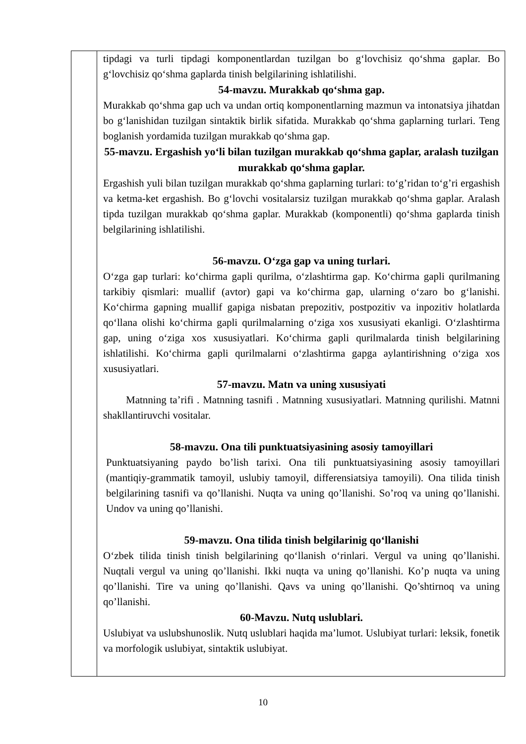| | tipdagi va turli tipdagi komponentlardan tuzilgan bo g‘lovchisiz qo‘shma gaplar. Bo g‘lovchisiz qo‘shma gaplarda tinish belgilarining ishlatilishi. 54-mavzu. Murakkab qo‘shma gap. Murakkab qo‘shma gap uch va undan ortiq komponentlarning mazmun va intonatsiya jihatdan bo g‘lanishidan tuzilgan sintaktik birlik sifatida. Murakkab qo‘shma gaplarning turlari. Teng boglanish yordamida tuzilgan murakkab qo‘shma gap. 55-mavzu. Ergashish yo‘li bilan tuzilgan murakkab qo‘shma gaplar, aralash tuzilgan murakkab qo‘shma gaplar. Ergashish yuli bilan tuzilgan murakkab qo‘shma gaplarning turlari: to‘g’ridan to‘g’ri ergashish va ketma-ket ergashish. Bo g‘lovchi vositalarsiz tuzilgan murakkab qo‘shma gaplar. Aralash tipda tuzilgan murakkab qo‘shma gaplar. Murakkab (komponentli) qo‘shma gaplarda tinish belgilarining ishlatilishi. 56-mavzu. O‘zga gap va uning turlari. O‘zga gap turlari: ko‘chirma gapli qurilma, o‘zlashtirma gap. Ko‘chirma gapli qurilmaning tarkibiy qismlari: muallif (avtor) gapi va ko‘chirma gap, ularning o‘zaro bo g‘lanishi. Ko‘chirma gapning muallif gapiga nisbatan prepozitiv, postpozitiv va inpozitiv holatlarda qo‘llana olishi ko‘chirma gapli qurilmalarning o‘ziga xos xususiyati ekanligi. O‘zlashtirma gap, uning o‘ziga xos xususiyatlari. Ko‘chirma gapli qurilmalarda tinish belgilarining ishlatilishi. Ko‘chirma gapli qurilmalarni o‘zlashtirma gapga aylantirishning o‘ziga xos xususiyatlari. 57-mavzu. Matn va uning xususiyati Matnning ta’rifi . Matnning tasnifi . Matnning xususiyatlari. Matnning qurilishi. Matnni shakllantiruvchi vositalar. 58-mavzu. Ona tili punktuatsiyasining asosiy tamoyillari Punktuatsiyaning paydo bo’lish tarixi. Ona tili punktuatsiyasining asosiy tamoyillari (mantiqiy-grammatik tamoyil, uslubiy tamoyil, differensiatsiya tamoyili). Ona tilida tinish belgilarining tasnifi va qo’llanishi. Nuqta va uning qo’llanishi. So’roq va uning qo’llanishi. Undov va uning qo’llanishi. 59-mavzu. Ona tilida tinish belgilarinig qo‘llanishi O‘zbek tilida tinish tinish belgilarining qo‘llanish o‘rinlari. Vergul va uning qo’llanishi. Nuqtali vergul va uning qo’llanishi. Ikki nuqta va uning qo’llanishi. Ko’p nuqta va uning qo’llanishi. Tire va uning qo’llanishi. Qavs va uning qo’llanishi. Qo’shtirnoq va uning qo’llanishi. 60-Mavzu. Nutq uslublari. Uslubiyat va uslubshunoslik. Nutq uslublari haqida ma’lumot. Uslubiyat turlari: leksik, fonetik va morfologik uslubiyat, sintaktik uslubiyat. |
10